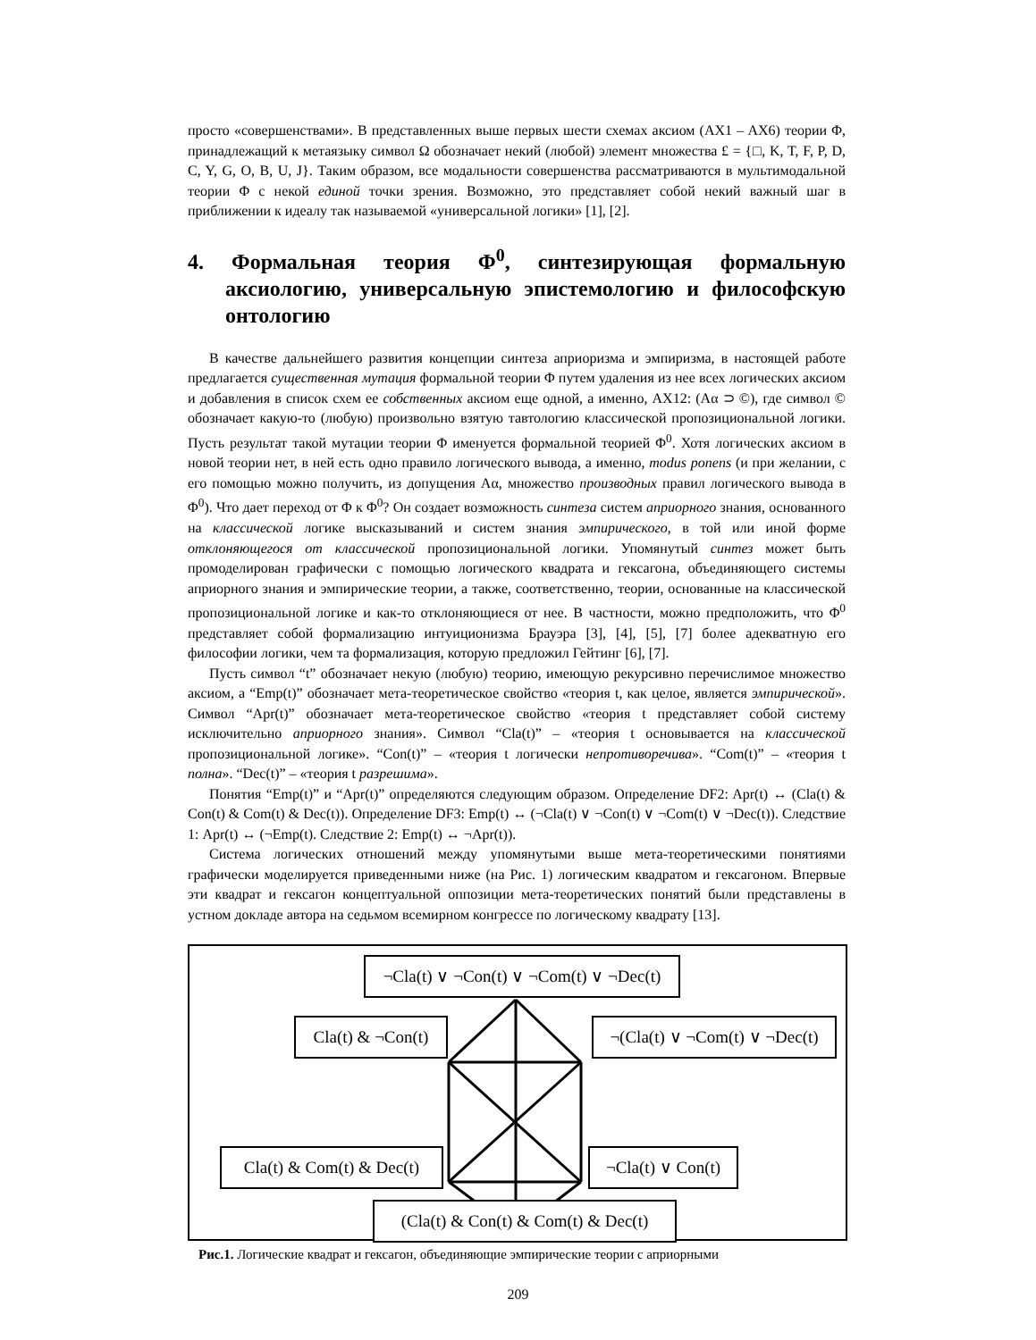просто «совершенствами». В представленных выше первых шести схемах аксиом (AX1 – AX6) теории Φ, принадлежащий к метаязыку символ Ω обозначает некий (любой) элемент множества £ = {□, K, T, F, P, D, C, Y, G, O, B, U, J}. Таким образом, все модальности совершенства рассматриваются в мультимодальной теории Φ с некой единой точки зрения. Возможно, это представляет собой некий важный шаг в приближении к идеалу так называемой «универсальной логики» [1], [2].
4. Формальная теория Φ<sup>0</sup>, синтезирующая формальную аксиологию, универсальную эпистемологию и философскую онтологию
В качестве дальнейшего развития концепции синтеза априоризма и эмпиризма, в настоящей работе предлагается существенная мутация формальной теории Φ путем удаления из нее всех логических аксиом и добавления в список схем ее собственных аксиом еще одной, а именно, AX12: (Aα ⊃ ©), где символ © обозначает какую-то (любую) произвольно взятую тавтологию классической пропозициональной логики. Пусть результат такой мутации теории Φ именуется формальной теорией Φ<sup>0</sup>. Хотя логических аксиом в новой теории нет, в ней есть одно правило логического вывода, а именно, modus ponens (и при желании, с его помощью можно получить, из допущения Aα, множество производных правил логического вывода в Φ<sup>0</sup>). Что дает переход от Φ к Φ<sup>0</sup>? Он создает возможность синтеза систем априорного знания, основанного на классической логике высказываний и систем знания эмпирического, в той или иной форме отклоняющегося от классической пропозициональной логики. Упомянутый синтез может быть промоделирован графически с помощью логического квадрата и гексагона, объединяющего системы априорного знания и эмпирические теории, а также, соответственно, теории, основанные на классической пропозициональной логике и как-то отклоняющиеся от нее. В частности, можно предположить, что Φ<sup>0</sup> представляет собой формализацию интуиционизма Брауэра [3], [4], [5], [7] более адекватную его философии логики, чем та формализация, которую предложил Гейтинг [6], [7].
Пусть символ “t” обозначает некую (любую) теорию, имеющую рекурсивно перечислимое множество аксиом, а “Emp(t)” обозначает мета-теоретическое свойство «теория t, как целое, является эмпирической». Символ “Apr(t)” обозначает мета-теоретическое свойство «теория t представляет собой систему исключительно априорного знания». Символ “Cla(t)” – «теория t основывается на классической пропозициональной логике». “Con(t)” – «теория t логически непротиворечива». “Com(t)” – «теория t полна». “Dec(t)” – «теория t разрешима».
Понятия “Emp(t)” и “Apr(t)” определяются следующим образом. Определение DF2: Apr(t) ↔ (Cla(t) & Con(t) & Com(t) & Dec(t)). Определение DF3: Emp(t) ↔ (¬Cla(t) ∨ ¬Con(t) ∨ ¬Com(t) ∨ ¬Dec(t)). Следствие 1: Apr(t) ↔ (¬Emp(t). Следствие 2: Emp(t) ↔ ¬Apr(t)).
Система логических отношений между упомянутыми выше мета-теоретическими понятиями графически моделируется приведенными ниже (на Рис. 1) логическим квадратом и гексагоном. Впервые эти квадрат и гексагон концептуальной оппозиции мета-теоретических понятий были представлены в устном докладе автора на седьмом всемирном конгрессе по логическому квадрату [13].
¬Cla(t) ∨ ¬Con(t) ∨ ¬Com(t) ∨ ¬Dec(t)
Cla(t) & ¬Con(t) ¬(Cla(t) ∨ ¬Com(t) ∨ ¬Dec(t)
Cla(t) & Com(t) & Dec(t) ¬Cla(t) ∨ Con(t)
(Cla(t) & Con(t) & Com(t) & Dec(t)
Рис.1. Логические квадрат и гексагон, объединяющие эмпирические теории с априорными
209